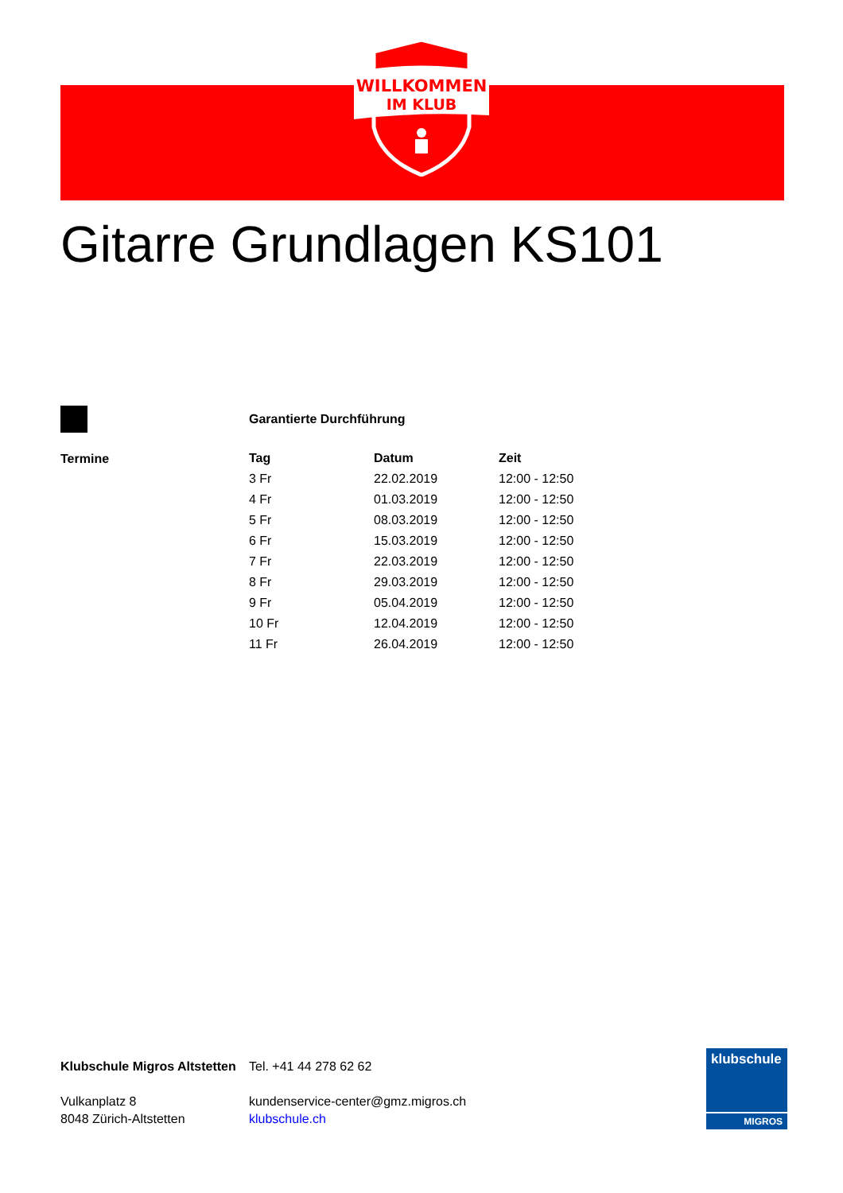WILLKOMMEN
IM KLUB
Gitarre Grundlagen KS101
Garantierte Durchführung
Termine
| Tag | Datum | Zeit |
| --- | --- | --- |
| 3 Fr | 22.02.2019 | 12:00 - 12:50 |
| 4 Fr | 01.03.2019 | 12:00 - 12:50 |
| 5 Fr | 08.03.2019 | 12:00 - 12:50 |
| 6 Fr | 15.03.2019 | 12:00 - 12:50 |
| 7 Fr | 22.03.2019 | 12:00 - 12:50 |
| 8 Fr | 29.03.2019 | 12:00 - 12:50 |
| 9 Fr | 05.04.2019 | 12:00 - 12:50 |
| 10 Fr | 12.04.2019 | 12:00 - 12:50 |
| 11 Fr | 26.04.2019 | 12:00 - 12:50 |
Klubschule Migros Altstetten
Vulkanplatz 8
8048 Zürich-Altstetten
Tel. +41 44 278 62 62
kundenservice-center@gmz.migros.ch
klubschule.ch
klubschule
MIGROS